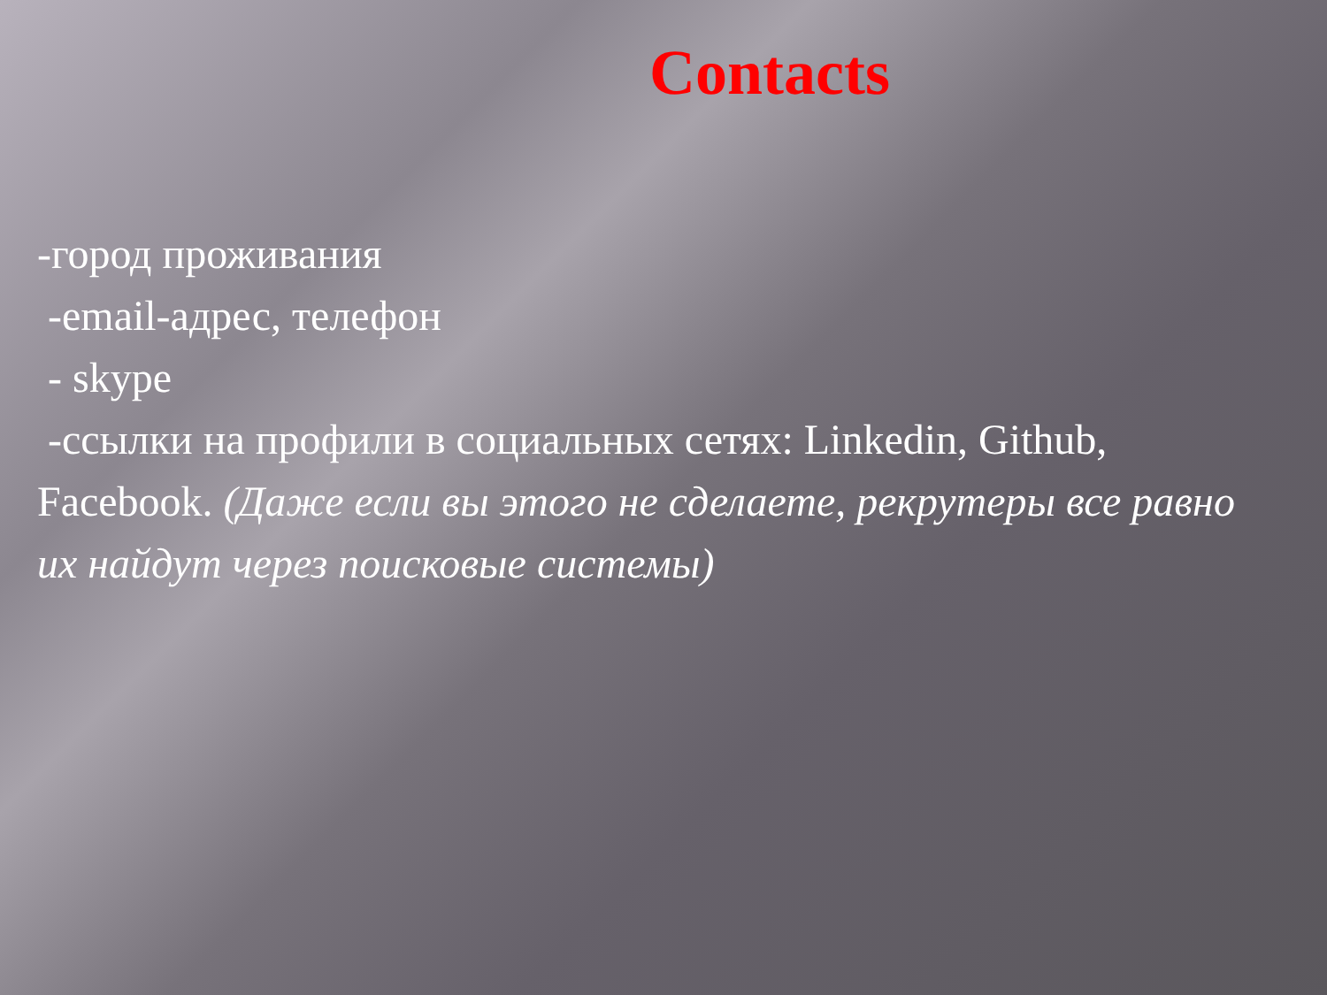Contacts
-город проживания
-email-адрес, телефон
- skype
-ссылки на профили в социальных сетях: Linkedin, Github, Facebook. (Даже если вы этого не сделаете, рекрутеры все равно их найдут через поисковые системы)